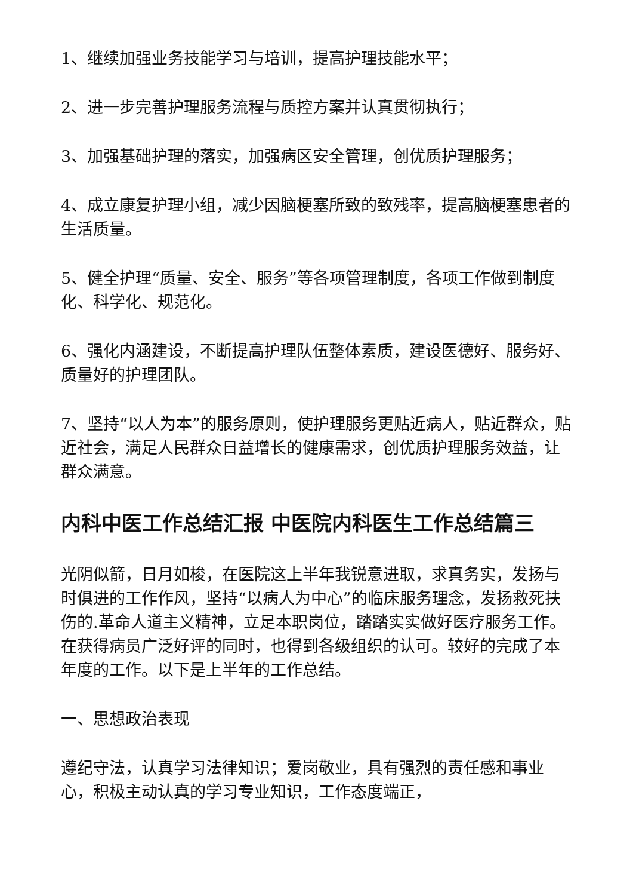1、继续加强业务技能学习与培训，提高护理技能水平；
2、进一步完善护理服务流程与质控方案并认真贯彻执行；
3、加强基础护理的落实，加强病区安全管理，创优质护理服务；
4、成立康复护理小组，减少因脑梗塞所致的致残率，提高脑梗塞患者的生活质量。
5、健全护理“质量、安全、服务”等各项管理制度，各项工作做到制度化、科学化、规范化。
6、强化内涵建设，不断提高护理队伍整体素质，建设医德好、服务好、质量好的护理团队。
7、坚持“以人为本”的服务原则，使护理服务更贴近病人，贴近群众，贴近社会，满足人民群众日益增长的健康需求，创优质护理服务效益，让群众满意。
内科中医工作总结汇报 中医院内科医生工作总结篇三
光阴似箭，日月如梭，在医院这上半年我锐意进取，求真务实，发扬与时俱进的工作作风，坚持“以病人为中心”的临床服务理念，发扬救死扶伤的.革命人道主义精神，立足本职岗位，踏踏实实做好医疗服务工作。在获得病员广泛好评的同时，也得到各级组织的认可。较好的完成了本年度的工作。以下是上半年的工作总结。
一、思想政治表现
遵纪守法，认真学习法律知识；爱岗敬业，具有强烈的责任感和事业心，积极主动认真的学习专业知识，工作态度端正，